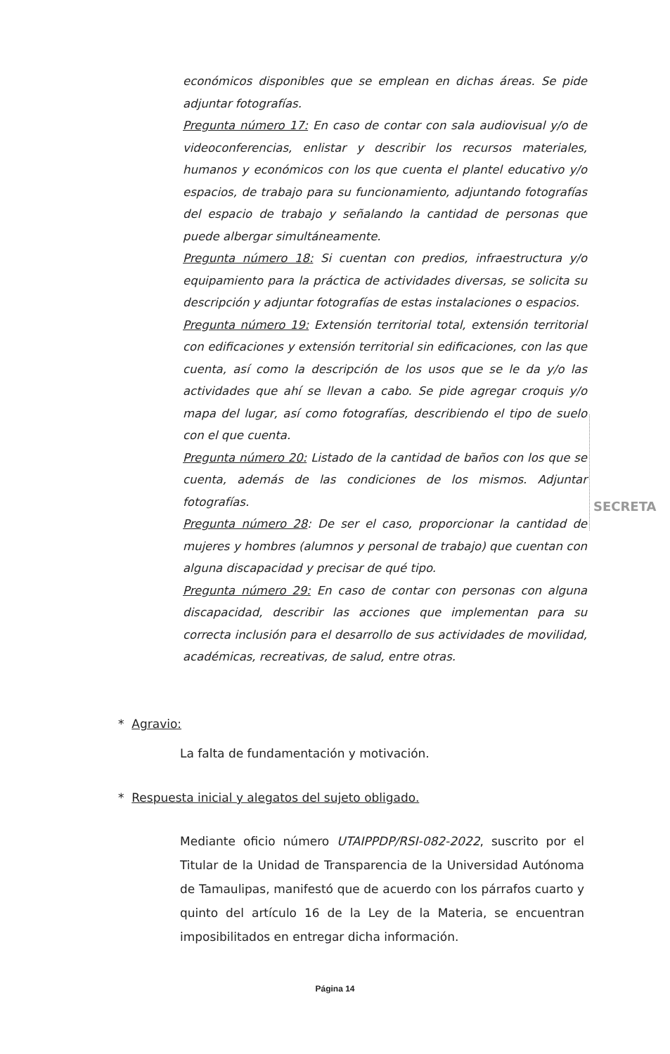económicos disponibles que se emplean en dichas áreas. Se pide adjuntar fotografías.
Pregunta número 17: En caso de contar con sala audiovisual y/o de videoconferencias, enlistar y describir los recursos materiales, humanos y económicos con los que cuenta el plantel educativo y/o espacios, de trabajo para su funcionamiento, adjuntando fotografías del espacio de trabajo y señalando la cantidad de personas que puede albergar simultáneamente.
Pregunta número 18: Si cuentan con predios, infraestructura y/o equipamiento para la práctica de actividades diversas, se solicita su descripción y adjuntar fotografías de estas instalaciones o espacios.
Pregunta número 19: Extensión territorial total, extensión territorial con edificaciones y extensión territorial sin edificaciones, con las que cuenta, así como la descripción de los usos que se le da y/o las actividades que ahí se llevan a cabo. Se pide agregar croquis y/o mapa del lugar, así como fotografías, describiendo el tipo de suelo con el que cuenta.
Pregunta número 20: Listado de la cantidad de baños con los que se cuenta, además de las condiciones de los mismos. Adjuntar fotografías.
Pregunta número 28: De ser el caso, proporcionar la cantidad de mujeres y hombres (alumnos y personal de trabajo) que cuentan con alguna discapacidad y precisar de qué tipo.
Pregunta número 29: En caso de contar con personas con alguna discapacidad, describir las acciones que implementan para su correcta inclusión para el desarrollo de sus actividades de movilidad, académicas, recreativas, de salud, entre otras.
SECRETA
* Agravio:
La falta de fundamentación y motivación.
* Respuesta inicial y alegatos del sujeto obligado.
Mediante oficio número UTAIPPDP/RSI-082-2022, suscrito por el Titular de la Unidad de Transparencia de la Universidad Autónoma de Tamaulipas, manifestó que de acuerdo con los párrafos cuarto y quinto del artículo 16 de la Ley de la Materia, se encuentran imposibilitados en entregar dicha información.
Página 14